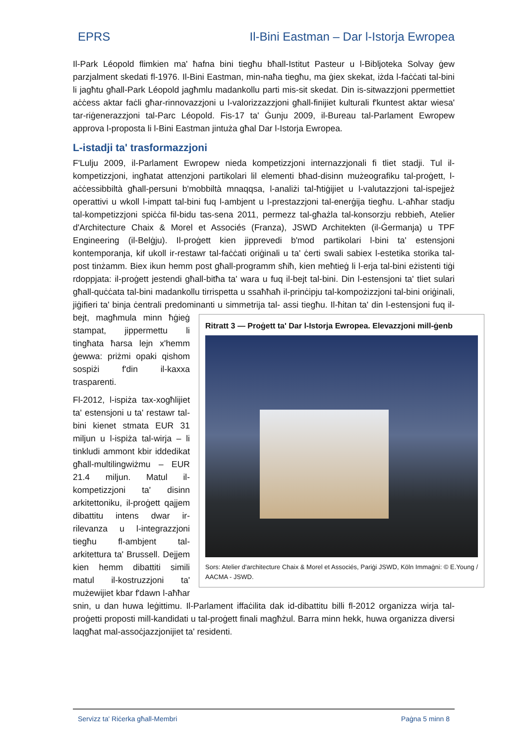EPRS Il-Bini Eastman – Dar l-Istorja Ewropea
Il-Park Léopold flimkien ma' ħafna bini tiegħu bħall-Istitut Pasteur u l-Bibljoteka Solvay ġew parzjalment skedati fl-1976. Il-Bini Eastman, min-naħa tiegħu, ma ġiex skekat, iżda l-faċċati tal-bini li jagħtu għall-Park Léopold jagħmlu madankollu parti mis-sit skedat. Din is-sitwazzjoni ppermettiet aċċess aktar faċli għar-rinnovazzjoni u l-valorizzazzjoni għall-finijiet kulturali f'kuntest aktar wiesa' tar-riġenerazzjoni tal-Parc Léopold. Fis-17 ta' Ġunju 2009, il-Bureau tal-Parlament Ewropew approva l-proposta li l-Bini Eastman jintuża għal Dar l-Istorja Ewropea.
L-istadji ta' trasformazzjoni
F'Lulju 2009, il-Parlament Ewropew nieda kompetizzjoni internazzjonali fi tliet stadji. Tul il-kompetizzjoni, ingħatat attenzjoni partikolari lil elementi bħad-disinn mużeografiku tal-proġett, l-aċċessibbiltà għall-persuni b'mobbiltà mnaqqsa, l-analiżi tal-ħtiġijiet u l-valutazzjoni tal-ispejjeż operattivi u wkoll l-impatt tal-bini fuq l-ambjent u l-prestazzjoni tal-enerġija tiegħu. L-aħħar stadju tal-kompetizzjoni spiċċa fil-bidu tas-sena 2011, permezz tal-għażla tal-konsorzju rebbieħ, Atelier d'Architecture Chaix & Morel et Associés (Franza), JSWD Architekten (il-Ġermanja) u TPF Engineering (il-Belġju). Il-proġett kien jipprevedi b'mod partikolari l-bini ta' estensjoni kontemporanja, kif ukoll ir-restawr tal-faċċati oriġinali u ta' ċerti swali sabiex l-estetika storika tal-post tinżamm. Biex ikun hemm post għall-programm sħiħ, kien meħtieġ li l-erja tal-bini eżistenti tiġi rdoppjata: il-proġett jestendi għall-bitħa ta' wara u fuq il-bejt tal-bini. Din l-estensjoni ta' tliet sulari għall-quċċata tal-bini madankollu tirrispetta u ssaħħaħ il-prinċipju tal-kompożizzjoni tal-bini oriġinali, jiġifieri ta' binja ċentrali predominanti u simmetrija tal- Ritratt 3 — Proġett ta' Dar l-Istorja Ewropea. Elevazzjoni mill-ġenb
Sors: Atelier d'architecture Chaix & Morel et Associés, Pariġi JSWD, Köln Immaġni: © E.Young / AACMA - JSWD. assi tiegħu. Il-ħitan ta' din l-estensjoni fuq il-bejt, magħmula minn ħġieġ stampat, jippermettu li tingħata ħarsa lejn x'hemm ġewwa: priżmi opaki qishom sospiżi f'din il-kaxxa trasparenti.
Fl-2012, l-ispiża tax-xogħlijiet ta' estensjoni u ta' restawr tal-bini kienet stmata EUR 31 miljun u l-ispiża tal-wirja – li tinkludi ammont kbir iddedikat għall-multilingwiżmu – EUR 21.4 miljun. Matul il-kompetizzjoni ta' disinn arkitettoniku, il-proġett qajjem dibattitu intens dwar ir-rilevanza u l-integrazzjoni tiegħu fl-ambjent tal-arkitettura ta' Brussell. Dejjem kien hemm dibattiti simili matul il-kostruzzjoni ta' mużewijiet kbar f'dawn l-aħħar snin, u dan huwa leġittimu. Il-Parlament iffaċilita dak id-dibattitu billi fl-2012 organizza wirja tal-proġetti proposti mill-kandidati u tal-proġett finali magħżul. Barra minn hekk, huwa organizza diversi laqgħat mal-assoċjazzjonijiet ta' residenti.
Servizz ta' Riċerka għall-Membri Paġna 5 minn 8